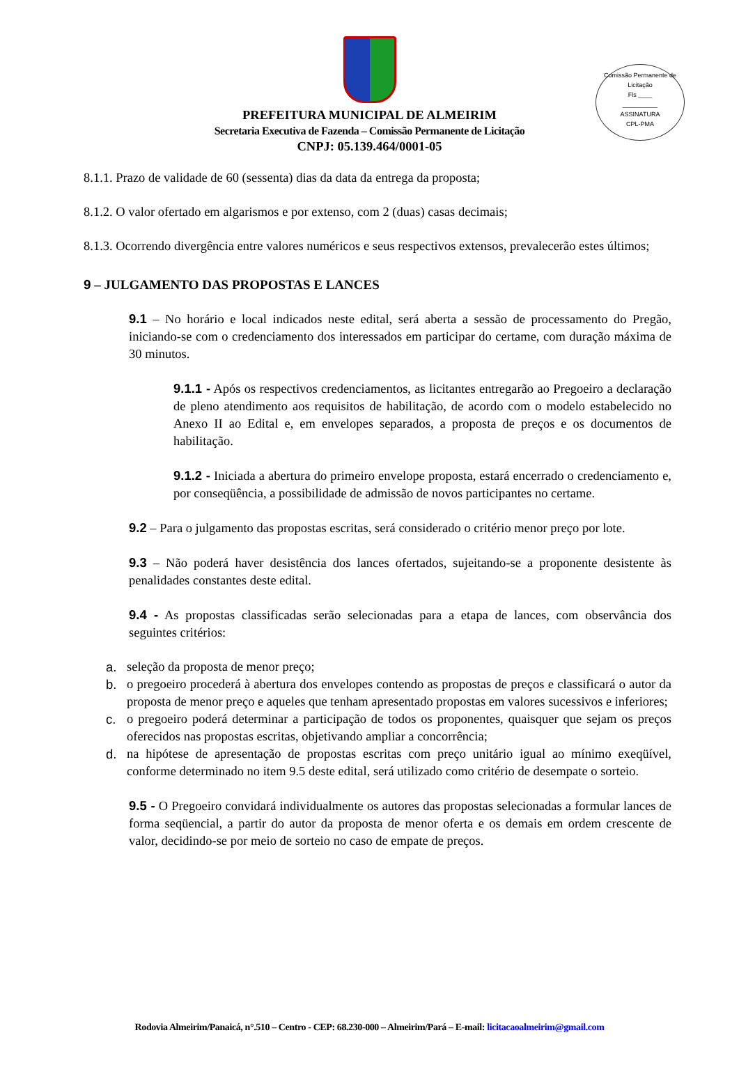Comissão Permanente de Licitação
Fls ____
__________
ASSINATURA
CPL-PMA
PREFEITURA MUNICIPAL DE ALMEIRIM
Secretaria Executiva de Fazenda – Comissão Permanente de Licitação
CNPJ: 05.139.464/0001-05
8.1.1. Prazo de validade de 60 (sessenta) dias da data da entrega da proposta;
8.1.2. O valor ofertado em algarismos e por extenso, com 2 (duas) casas decimais;
8.1.3. Ocorrendo divergência entre valores numéricos e seus respectivos extensos, prevalecerão estes últimos;
9 – JULGAMENTO DAS PROPOSTAS E LANCES
9.1 – No horário e local indicados neste edital, será aberta a sessão de processamento do Pregão, iniciando-se com o credenciamento dos interessados em participar do certame, com duração máxima de 30 minutos.
9.1.1 - Após os respectivos credenciamentos, as licitantes entregarão ao Pregoeiro a declaração de pleno atendimento aos requisitos de habilitação, de acordo com o modelo estabelecido no Anexo II ao Edital e, em envelopes separados, a proposta de preços e os documentos de habilitação.
9.1.2 - Iniciada a abertura do primeiro envelope proposta, estará encerrado o credenciamento e, por conseqüência, a possibilidade de admissão de novos participantes no certame.
9.2 – Para o julgamento das propostas escritas, será considerado o critério menor preço por lote.
9.3 – Não poderá haver desistência dos lances ofertados, sujeitando-se a proponente desistente às penalidades constantes deste edital.
9.4 - As propostas classificadas serão selecionadas para a etapa de lances, com observância dos seguintes critérios:
a. seleção da proposta de menor preço;
b. o pregoeiro procederá à abertura dos envelopes contendo as propostas de preços e classificará o autor da proposta de menor preço e aqueles que tenham apresentado propostas em valores sucessivos e inferiores;
c. o pregoeiro poderá determinar a participação de todos os proponentes, quaisquer que sejam os preços oferecidos nas propostas escritas, objetivando ampliar a concorrência;
d. na hipótese de apresentação de propostas escritas com preço unitário igual ao mínimo exeqüível, conforme determinado no item 9.5 deste edital, será utilizado como critério de desempate o sorteio.
9.5 - O Pregoeiro convidará individualmente os autores das propostas selecionadas a formular lances de forma seqüencial, a partir do autor da proposta de menor oferta e os demais em ordem crescente de valor, decidindo-se por meio de sorteio no caso de empate de preços.
Rodovia Almeirim/Panaicá, n°.510 – Centro - CEP: 68.230-000 – Almeirim/Pará – E-mail: licitacaoalmeirim@gmail.com